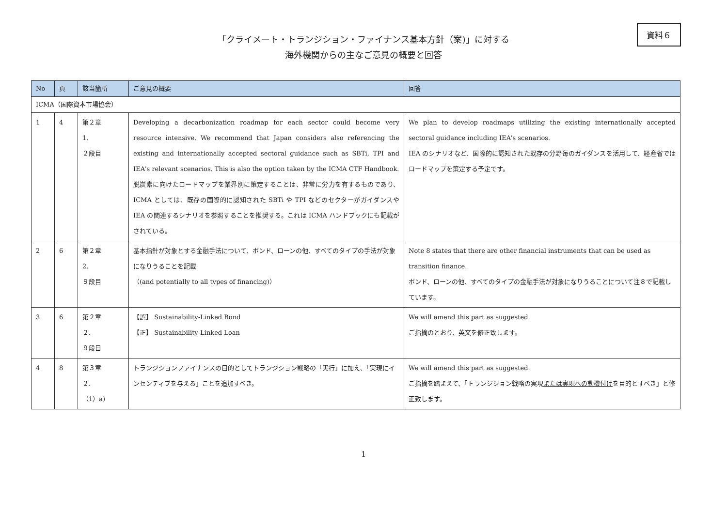資料６
「クライメート・トランジション・ファイナンス基本方針（案)」に対する
海外機関からの主なご意見の概要と回答
| No | 頁 | 該当箇所 | ご意見の概要 | 回答 |
| --- | --- | --- | --- | --- |
| ICMA（国際資本市場協会） | | | | |
| 1 | 4 | 第２章 1. ２段目 | Developing a decarbonization roadmap for each sector could become very resource intensive. We recommend that Japan considers also referencing the existing and internationally accepted sectoral guidance such as SBTi, TPI and IEA's relevant scenarios. This is also the option taken by the ICMA CTF Handbook. 脱炭素に向けたロードマップを業界別に策定することは、非常に労力を有するものであり、ICMA としては、既存の国際的に認知された SBTi や TPI などのセクターがガイダンスや IEA の関連するシナリオを参照することを推奨する。これは ICMA ハンドブックにも記載がされている。 | We plan to develop roadmaps utilizing the existing internationally accepted sectoral guidance including IEA's scenarios. IEA のシナリオなど、国際的に認知された既存の分野毎のガイダンスを活用して、経産省ではロードマップを策定する予定です。 |
| 2 | 6 | 第２章 2. ９段目 | 基本指針が対象とする金融手法について、ボンド、ローンの他、すべてのタイプの手法が対象になりうることを記載 （(and potentially to all types of financing)） | Note 8 states that there are other financial instruments that can be used as transition finance. ボンド、ローンの他、すべてのタイプの金融手法が対象になりうることについて注８で記載しています。 |
| 3 | 6 | 第２章 ２. ９段目 | 【誤】 Sustainability-Linked Bond 【正】 Sustainability-Linked Loan | We will amend this part as suggested. ご指摘のとおり、英文を修正致します。 |
| 4 | 8 | 第３章 ２. （1）a) | トランジションファイナンスの目的としてトランジション戦略の「実行」に加え、「実現にインセンティブを与える」ことを追加すべき。 | We will amend this part as suggested. ご指摘を踏まえて、「トランジション戦略の実現 または実現への動機付け を目的とすべき」と修正致します。 |
1